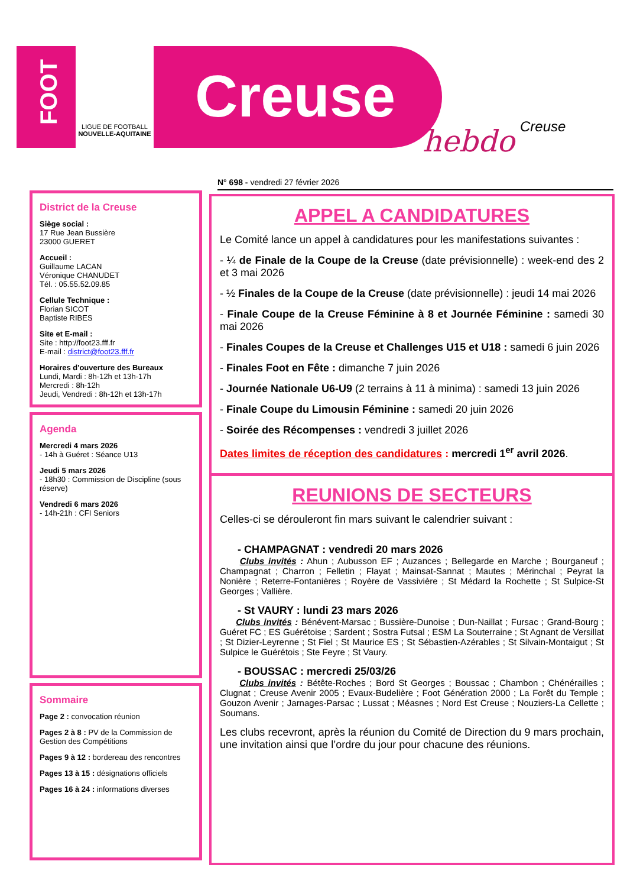FOOT
LIGUE DE FOOTBALL
NOUVELLE-AQUITAINE
Creuse
hebdo Creuse
N° 698 - vendredi 27 février 2026
District de la Creuse
Siège social :
17 Rue Jean Bussière
23000 GUERET
Accueil :
Guillaume LACAN
Véronique CHANUDET
Tél. : 05.55.52.09.85
Cellule Technique :
Florian SICOT
Baptiste RIBES
Site et E-mail :
Site : http://foot23.fff.fr
E-mail : district@foot23.fff.fr
Horaires d'ouverture des Bureaux
Lundi, Mardi : 8h-12h et 13h-17h
Mercredi : 8h-12h
Jeudi, Vendredi : 8h-12h et 13h-17h
Agenda
Mercredi 4 mars 2026
- 14h à Guéret : Séance U13
Jeudi 5 mars 2026
- 18h30 : Commission de Discipline (sous réserve)
Vendredi 6 mars 2026
- 14h-21h : CFI Seniors
Sommaire
Page 2 : convocation réunion
Pages 2 à 8 : PV de la Commission de Gestion des Compétitions
Pages 9 à 12 : bordereau des rencontres
Pages 13 à 15 : désignations officiels
Pages 16 à 24 : informations diverses
APPEL A CANDIDATURES
Le Comité lance un appel à candidatures pour les manifestations suivantes :
- ¼ de Finale de la Coupe de la Creuse (date prévisionnelle) : week-end des 2 et 3 mai 2026
- ½ Finales de la Coupe de la Creuse (date prévisionnelle) : jeudi 14 mai 2026
- Finale Coupe de la Creuse Féminine à 8 et Journée Féminine : samedi 30 mai 2026
- Finales Coupes de la Creuse et Challenges U15 et U18 : samedi 6 juin 2026
- Finales Foot en Fête : dimanche 7 juin 2026
- Journée Nationale U6-U9 (2 terrains à 11 à minima) : samedi 13 juin 2026
- Finale Coupe du Limousin Féminine : samedi 20 juin 2026
- Soirée des Récompenses : vendredi 3 juillet 2026
Dates limites de réception des candidatures : mercredi 1<sup>er</sup> avril 2026.
REUNIONS DE SECTEURS
Celles-ci se dérouleront fin mars suivant le calendrier suivant :
- CHAMPAGNAT : vendredi 20 mars 2026
Clubs invités : Ahun ; Aubusson EF ; Auzances ; Bellegarde en Marche ; Bourganeuf ; Champagnat ; Charron ; Felletin ; Flayat ; Mainsat-Sannat ; Mautes ; Mérinchal ; Peyrat la Nonière ; Reterre-Fontanières ; Royère de Vassivière ; St Médard la Rochette ; St Sulpice-St Georges ; Vallière.
- St VAURY : lundi 23 mars 2026
Clubs invités : Bénévent-Marsac ; Bussière-Dunoise ; Dun-Naillat ; Fursac ; Grand-Bourg ; Guéret FC ; ES Guérétoise ; Sardent ; Sostra Futsal ; ESM La Souterraine ; St Agnant de Versillat ; St Dizier-Leyrenne ; St Fiel ; St Maurice ES ; St Sébastien-Azérables ; St Silvain-Montaigut ; St Sulpice le Guérétois ; Ste Feyre ; St Vaury.
- BOUSSAC : mercredi 25/03/26
Clubs invités : Bétête-Roches ; Bord St Georges ; Boussac ; Chambon ; Chénérailles ; Clugnat ; Creuse Avenir 2005 ; Evaux-Budelière ; Foot Génération 2000 ; La Forêt du Temple ; Gouzon Avenir ; Jarnages-Parsac ; Lussat ; Méasnes ; Nord Est Creuse ; Nouziers-La Cellette ; Soumans.
Les clubs recevront, après la réunion du Comité de Direction du 9 mars prochain, une invitation ainsi que l’ordre du jour pour chacune des réunions.